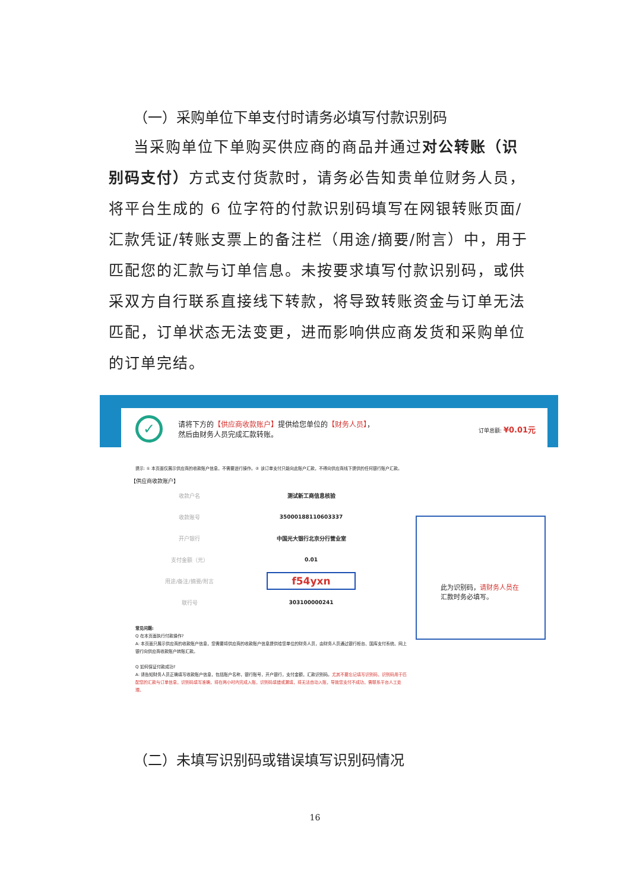（一）采购单位下单支付时请务必填写付款识别码
当采购单位下单购买供应商的商品并通过对公转账（识别码支付）方式支付货款时，请务必告知贵单位财务人员，将平台生成的 6 位字符的付款识别码填写在网银转账页面/汇款凭证/转账支票上的备注栏（用途/摘要/附言）中，用于匹配您的汇款与订单信息。未按要求填写付款识别码，或供采双方自行联系直接线下转款，将导致转账资金与订单无法匹配，订单状态无法变更，进而影响供应商发货和采购单位的订单完结。
✓
请将下方的【供应商收款账户】提供给您单位的【财务人员】，
然后由财务人员完成汇款转账。
订单总额: ¥0.01元
提示: ① 本页面仅展示供应商的收款账户信息，不需要进行操作。② 该订单支付只能向此账户汇款，不得向供应商线下提供的任何银行账户汇款。
【供应商收款账户】
| 收款户名 | 测试新工商信息核验 |
| 收款账号 | 35000188110603337 |
| 开户银行 | 中国光大银行北京分行营业室 |
| 支付金额（元） | 0.01 |
| 用途/备注/摘要/附言 | f54yxn |
| 联行号 | 303100000241 |
此为识别码，请财务人员在
汇款时务必填写。
常见问题:
Q 在本页面执行付款操作?
A: 本页面只展示供应商的收款账户信息，您需要将供应商的收款账户信息提供给您单位的财务人员，由财务人员通过银行柜台、国库支付系统、网上银行向供应商收款账户转账汇款。
Q 如何保证付款成功?
A: 请告知财务人员正确填写收款账户信息，包括账户名称，银行账号，开户银行，支付金额，汇款识别码。尤其不要忘记填写识别码，识别码用于匹配您的汇款与订单信息，识别码填写准确，将在两小时内完成入账，识别码填错或漏填，将无法自动入账，导致您支付不成功，需联系平台人工处理。
（二）未填写识别码或错误填写识别码情况
16